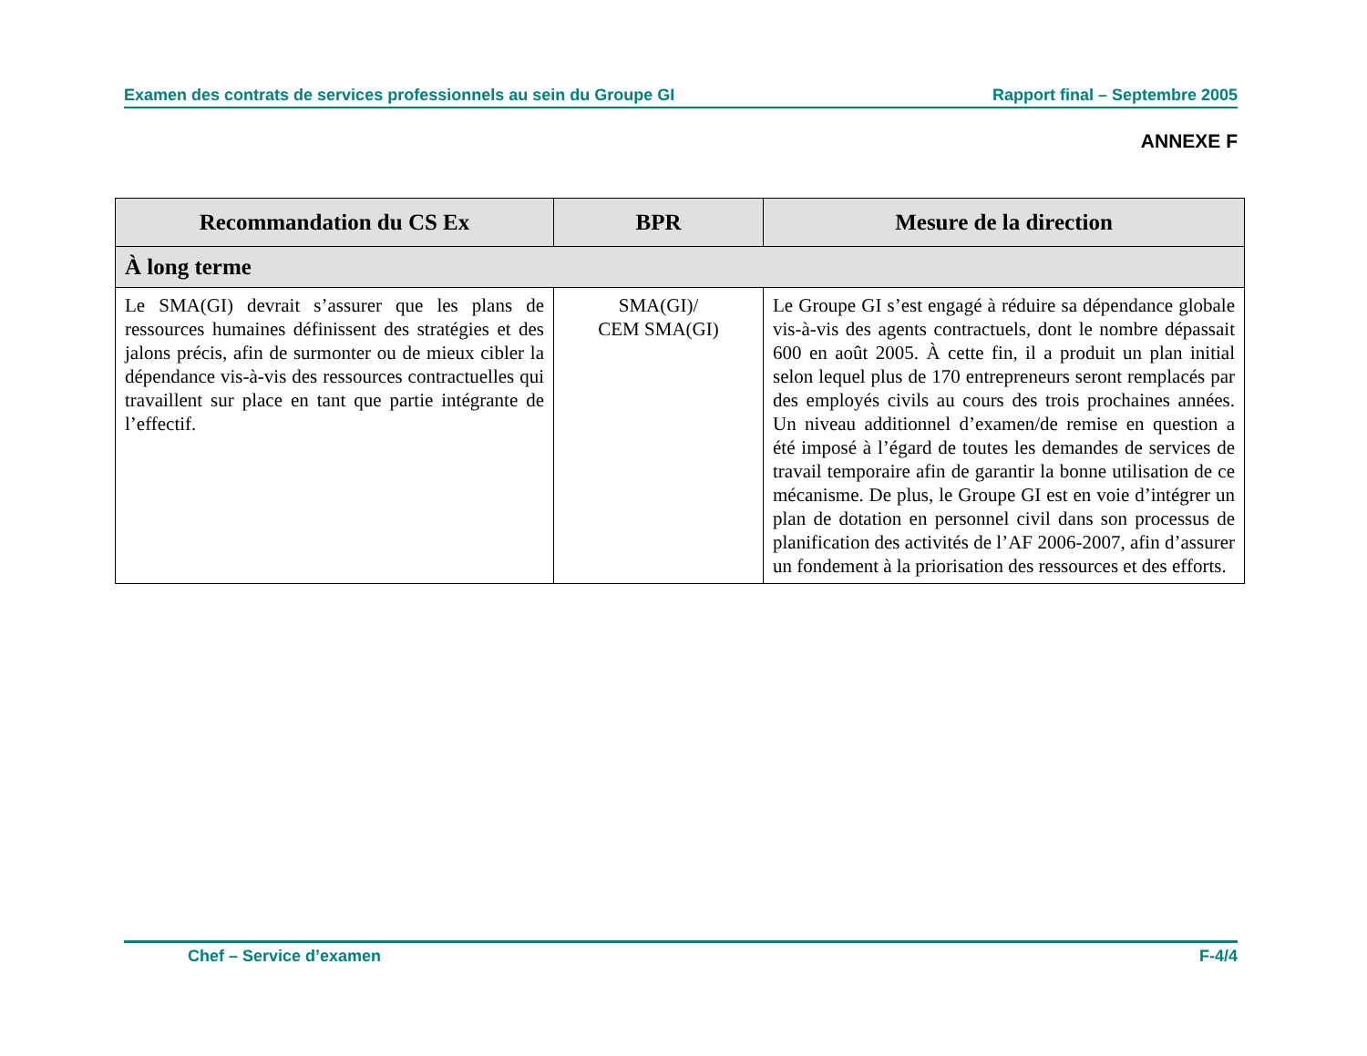Examen des contrats de services professionnels au sein du Groupe GI Rapport final – Septembre 2005
ANNEXE F
| Recommandation du CS Ex | BPR | Mesure de la direction |
| --- | --- | --- |
| À long terme | | |
| Le SMA(GI) devrait s’assurer que les plans de ressources humaines définissent des stratégies et des jalons précis, afin de surmonter ou de mieux cibler la dépendance vis-à-vis des ressources contractuelles qui travaillent sur place en tant que partie intégrante de l’effectif. | SMA(GI)/ CEM SMA(GI) | Le Groupe GI s’est engagé à réduire sa dépendance globale vis-à-vis des agents contractuels, dont le nombre dépassait 600 en août 2005. À cette fin, il a produit un plan initial selon lequel plus de 170 entrepreneurs seront remplacés par des employés civils au cours des trois prochaines années. Un niveau additionnel d’examen/de remise en question a été imposé à l’égard de toutes les demandes de services de travail temporaire afin de garantir la bonne utilisation de ce mécanisme. De plus, le Groupe GI est en voie d’intégrer un plan de dotation en personnel civil dans son processus de planification des activités de l’AF 2006-2007, afin d’assurer un fondement à la priorisation des ressources et des efforts. |
Chef – Service d’examen F-4/4